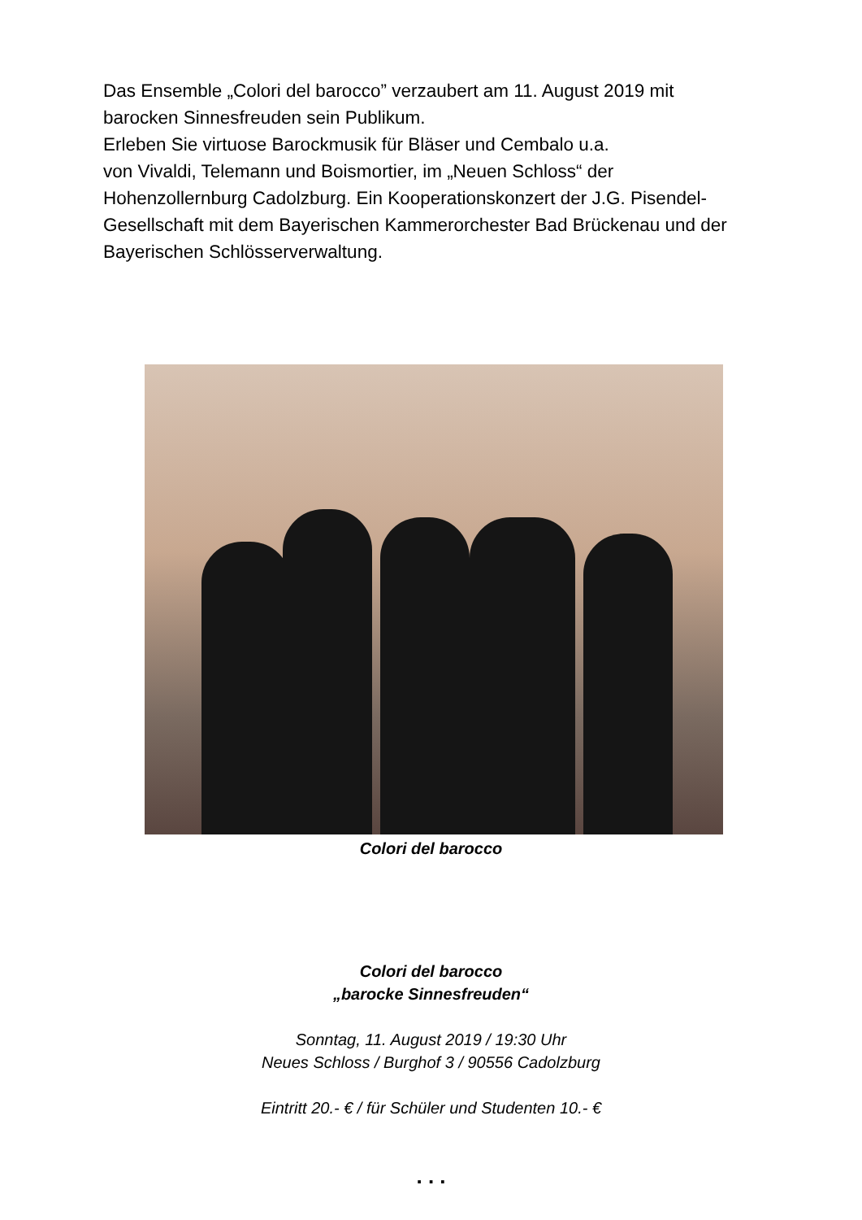Das Ensemble „Colori del barocco” verzaubert am 11. August 2019 mit barocken Sinnesfreuden sein Publikum.
Erleben Sie virtuose Barockmusik für Bläser und Cembalo u.a.
von Vivaldi, Telemann und Boismortier, im „Neuen Schloss“ der Hohenzollernburg Cadolzburg. Ein Kooperationskonzert der J.G. Pisendel-Gesellschaft mit dem Bayerischen Kammerorchester Bad Brückenau und der Bayerischen Schlösserverwaltung.
Colori del barocco
Colori del barocco
„barocke Sinnesfreuden“
Sonntag, 11. August 2019 / 19:30 Uhr
Neues Schloss / Burghof 3 / 90556 Cadolzburg
Eintritt 20.- € / für Schüler und Studenten 10.- €
. . .